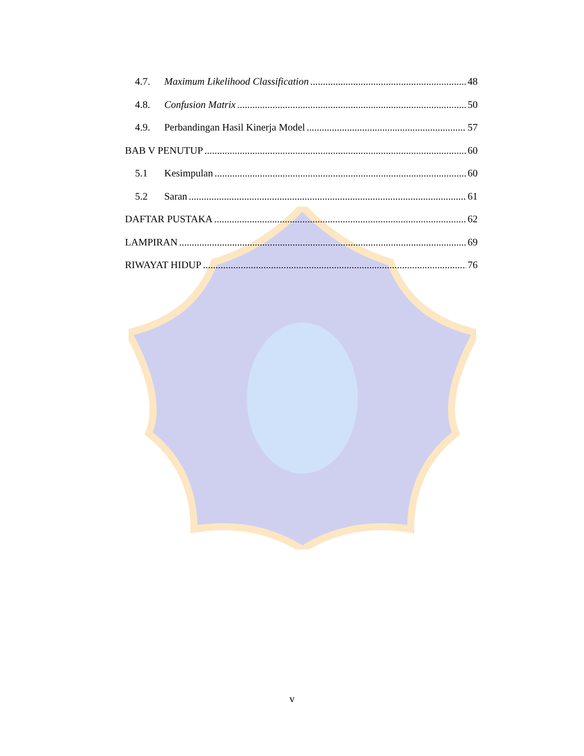4.7. Maximum Likelihood Classification 48
4.8. Confusion Matrix 50
4.9. Perbandingan Hasil Kinerja Model 57
BAB V PENUTUP 60
5.1 Kesimpulan 60
5.2 Saran 61
DAFTAR PUSTAKA 62
LAMPIRAN 69
RIWAYAT HIDUP 76
v